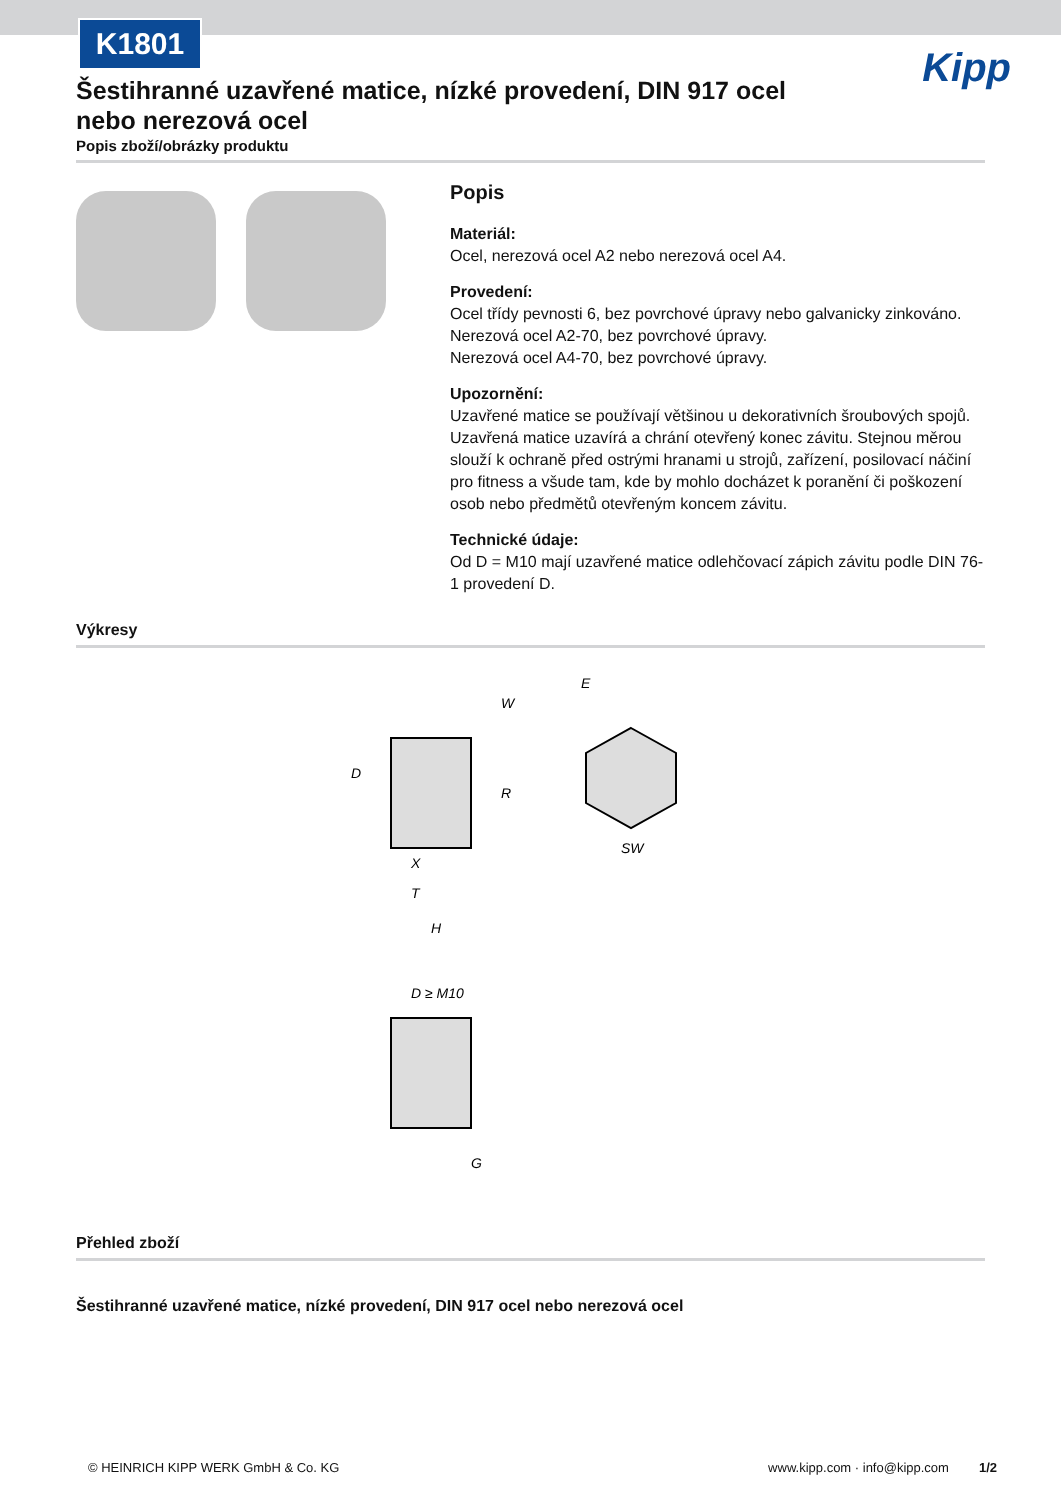K1801
Kipp
Šestihranné uzavřené matice, nízké provedení, DIN 917 ocel nebo nerezová ocel
Popis zboží/obrázky produktu
Popis
Materiál:
Ocel, nerezová ocel A2 nebo nerezová ocel A4.
Provedení:
Ocel třídy pevnosti 6, bez povrchové úpravy nebo galvanicky zinkováno.
Nerezová ocel A2-70, bez povrchové úpravy.
Nerezová ocel A4-70, bez povrchové úpravy.
Upozornění:
Uzavřené matice se používají většinou u dekorativních šroubových spojů. Uzavřená matice uzavírá a chrání otevřený konec závitu. Stejnou měrou slouží k ochraně před ostrými hranami u strojů, zařízení, posilovací náčiní pro fitness a všude tam, kde by mohlo docházet k poranění či poškození osob nebo předmětů otevřeným koncem závitu.
Technické údaje:
Od D = M10 mají uzavřené matice odlehčovací zápich závitu podle DIN 76-1 provedení D.
Výkresy
W
D
R
X
T
H
E
SW
D ≥ M10
G
Přehled zboží
Šestihranné uzavřené matice, nízké provedení, DIN 917 ocel nebo nerezová ocel
© HEINRICH KIPP WERK GmbH & Co. KG www.kipp.com · info@kipp.com 1/2